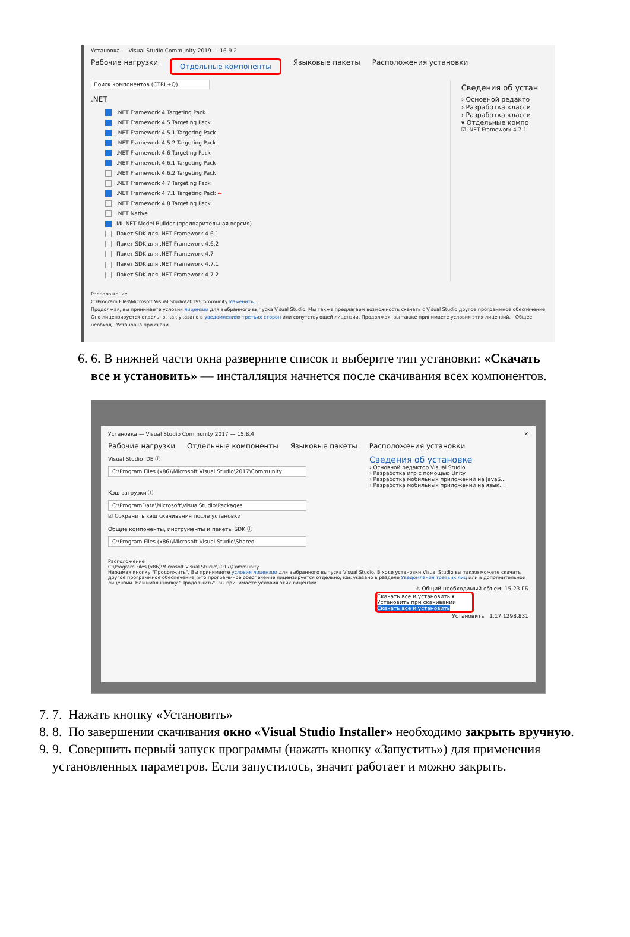Установка — Visual Studio Community 2019 — 16.9.2
Рабочие нагрузки Отдельные компоненты Языковые пакеты Расположения установки
Поиск компонентов (CTRL+Q)
.NET
.NET Framework 4 Targeting Pack
.NET Framework 4.5 Targeting Pack
.NET Framework 4.5.1 Targeting Pack
.NET Framework 4.5.2 Targeting Pack
.NET Framework 4.6 Targeting Pack
.NET Framework 4.6.1 Targeting Pack
.NET Framework 4.6.2 Targeting Pack
.NET Framework 4.7 Targeting Pack
.NET Framework 4.7.1 Targeting Pack ←
.NET Framework 4.8 Targeting Pack
.NET Native
ML.NET Model Builder (предварительная версия)
Пакет SDK для .NET Framework 4.6.1
Пакет SDK для .NET Framework 4.6.2
Пакет SDK для .NET Framework 4.7
Пакет SDK для .NET Framework 4.7.1
Пакет SDK для .NET Framework 4.7.2
Сведения об устан
› Основной редакто
› Разработка класси
› Разработка класси
▾ Отдельные компо
☑ .NET Framework 4.7.1
Расположение
C:\Program Files\Microsoft Visual Studio\2019\Community Изменить...
Продолжая, вы принимаете условия лицензии для выбранного выпуска Visual Studio. Мы также предлагаем возможность скачать с Visual Studio другое программное обеспечение. Оно лицензируется отдельно, как указано в уведомлениях третьих сторон или сопутствующей лицензии. Продолжая, вы также принимаете условия этих лицензий. Общее необход Установка при скачи
6. 6. В нижней части окна разверните список и выберите тип установки: «Скачать все и установить» — инсталляция начнется после скачивания всех компонентов.
Установка — Visual Studio Community 2017 — 15.8.4 ✕
Рабочие нагрузки Отдельные компоненты Языковые пакеты Расположения установки
Visual Studio IDE ⓘ
C:\Program Files (x86)\Microsoft Visual Studio\2017\Community
Кэш загрузки ⓘ
C:\ProgramData\Microsoft\VisualStudio\Packages
☑ Сохранить кэш скачивания после установки
Общие компоненты, инструменты и пакеты SDK ⓘ
C:\Program Files (x86)\Microsoft Visual Studio\Shared
Сведения об установке
› Основной редактор Visual Studio
› Разработка игр с помощью Unity
› Разработка мобильных приложений на JavaS...
› Разработка мобильных приложений на язык...
Расположение
C:\Program Files (x86)\Microsoft Visual Studio\2017\Community
Нажимая кнопку "Продолжить", Вы принимаете условия лицензии для выбранного выпуска Visual Studio. В ходе установки Visual Studio вы также можете скачать другое программное обеспечение. Это программное обеспечение лицензируется отдельно, как указано в разделе Уведомления третьих лиц или в дополнительной лицензии. Нажимая кнопку "Продолжить", вы принимаете условия этих лицензий.
⚠ Общий необходимый объем: 15,23 ГБ
Скачать все и установить ▾
Установить при скачивании
Скачать все и установить
Установить 1.17.1298.831
7. 7. Нажать кнопку «Установить»
8. 8. По завершении скачивания окно «Visual Studio Installer» необходимо закрыть вручную.
9. 9. Совершить первый запуск программы (нажать кнопку «Запустить») для применения установленных параметров. Если запустилось, значит работает и можно закрыть.